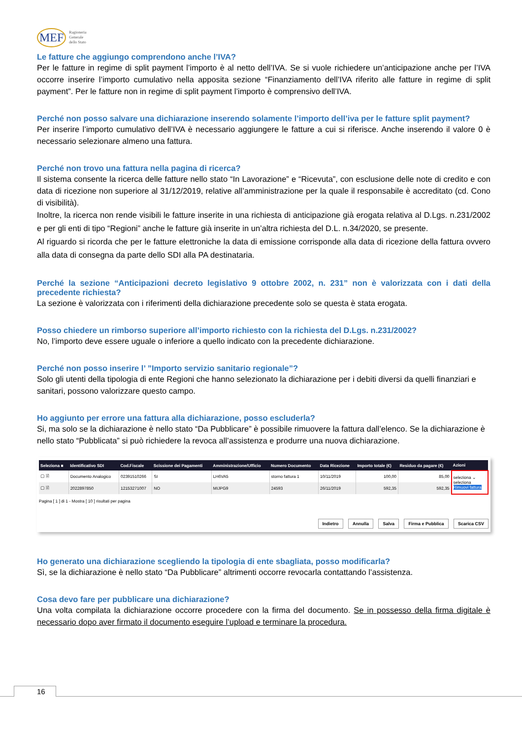MEF Ragioneria
Generale
dello Stato
Le fatture che aggiungo comprendono anche l’IVA?
Per le fatture in regime di split payment l’importo è al netto dell’IVA. Se si vuole richiedere un’anticipazione anche per l’IVA occorre inserire l’importo cumulativo nella apposita sezione “Finanziamento dell’IVA riferito alle fatture in regime di split payment”. Per le fatture non in regime di split payment l’importo è comprensivo dell’IVA.
Perché non posso salvare una dichiarazione inserendo solamente l’importo dell’iva per le fatture split payment?
Per inserire l’importo cumulativo dell’IVA è necessario aggiungere le fatture a cui si riferisce. Anche inserendo il valore 0 è necessario selezionare almeno una fattura.
Perché non trovo una fattura nella pagina di ricerca?
Il sistema consente la ricerca delle fatture nello stato “In Lavorazione” e “Ricevuta”, con esclusione delle note di credito e con data di ricezione non superiore al 31/12/2019, relative all’amministrazione per la quale il responsabile è accreditato (cd. Cono di visibilità).
Inoltre, la ricerca non rende visibili le fatture inserite in una richiesta di anticipazione già erogata relativa al D.Lgs. n.231/2002 e per gli enti di tipo “Regioni” anche le fatture già inserite in un’altra richiesta del D.L. n.34/2020, se presente.
Al riguardo si ricorda che per le fatture elettroniche la data di emissione corrisponde alla data di ricezione della fattura ovvero alla data di consegna da parte dello SDI alla PA destinataria.
Perché la sezione “Anticipazioni decreto legislativo 9 ottobre 2002, n. 231” non è valorizzata con i dati della precedente richiesta?
La sezione è valorizzata con i riferimenti della dichiarazione precedente solo se questa è stata erogata.
Posso chiedere un rimborso superiore all’importo richiesto con la richiesta del D.Lgs. n.231/2002?
No, l’importo deve essere uguale o inferiore a quello indicato con la precedente dichiarazione.
Perché non posso inserire l’ ”Importo servizio sanitario regionale”?
Solo gli utenti della tipologia di ente Regioni che hanno selezionato la dichiarazione per i debiti diversi da quelli finanziari e sanitari, possono valorizzare questo campo.
Ho aggiunto per errore una fattura alla dichiarazione, posso escluderla?
Si, ma solo se la dichiarazione è nello stato “Da Pubblicare” è possibile rimuovere la fattura dall’elenco. Se la dichiarazione è nello stato “Pubblicata” si può richiedere la revoca all’assistenza e produrre una nuova dichiarazione.
| Seleziona ■ | Identificativo SDI | Cod.Fiscale | Scissione dei Pagamenti | Amministrazione/Ufficio | Numero Documento | Data Ricezione | Importo totale (€) | Residuo da pagare (€) | Azioni |
| --- | --- | --- | --- | --- | --- | --- | --- | --- | --- |
| ▢ 🗎 | Documento Analogico | 02391510266 | SI | LH6VA5 | storno fattura 1 | 10/11/2019 | 100,00 | 85,00 | seleziona ⌄ seleziona Rimuovi fattura |
| ▢ 🗎 | 2022897850 | 12153271007 | NO | MIJPG9 | 24593 | 26/11/2019 | 592,35 | 592,35 | |
Pagina [ 1 ] di 1 - Mostra [ 10 ] risultati per pagina
Indietro Annulla Salva Firma e Pubblica Scarica CSV
Ho generato una dichiarazione scegliendo la tipologia di ente sbagliata, posso modificarla?
Sì, se la dichiarazione è nello stato “Da Pubblicare” altrimenti occorre revocarla contattando l’assistenza.
Cosa devo fare per pubblicare una dichiarazione?
Una volta compilata la dichiarazione occorre procedere con la firma del documento. Se in possesso della firma digitale è necessario dopo aver firmato il documento eseguire l’upload e terminare la procedura.
16